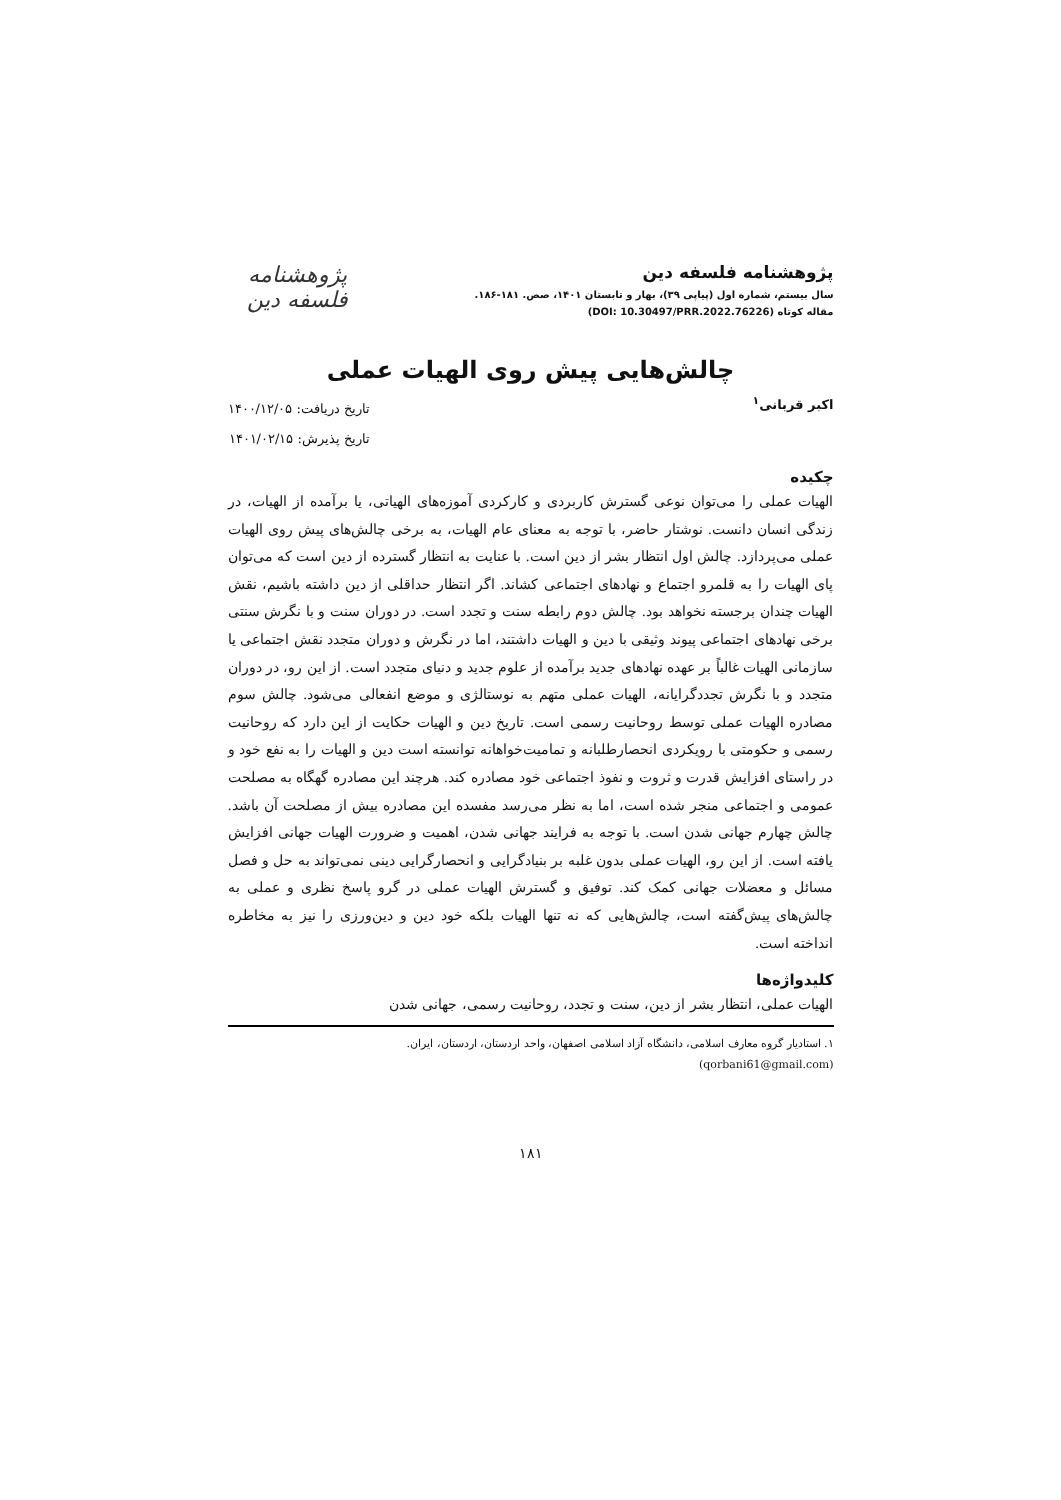پژوهشنامه فلسفه دین
سال بیستم، شماره اول (پیاپی ۳۹)، بهار و تابستان ۱۴۰۱، صص. ۱۸۱-۱۸۶.
مقاله کوتاه (DOI: 10.30497/PRR.2022.76226)
پژوهشنامه فلسفه دین
چالش‌هایی پیش روی الهیات عملی
اکبر قربانی<sup>۱</sup>
تاریخ دریافت: ۱۴۰۰/۱۲/۰۵
تاریخ پذیرش: ۱۴۰۱/۰۲/۱۵
چکیده
الهیات عملی را می‌توان نوعی گسترش کاربردی و کارکردی آموزه‌های الهیاتی، یا برآمده از الهیات، در زندگی انسان دانست. نوشتار حاضر، با توجه به معنای عام الهیات، به برخی چالش‌های پیش روی الهیات عملی می‌پردازد. چالش اول انتظار بشر از دین است. با عنایت به انتظار گسترده از دین است که می‌توان پای الهیات را به قلمرو اجتماع و نهادهای اجتماعی کشاند. اگر انتظار حداقلی از دین داشته باشیم، نقش الهیات چندان برجسته نخواهد بود. چالش دوم رابطه سنت و تجدد است. در دوران سنت و با نگرش سنتی برخی نهادهای اجتماعی پیوند وثیقی با دین و الهیات داشتند، اما در نگرش و دوران متجدد نقش اجتماعی یا سازمانی الهیات غالباً بر عهده نهادهای جدید برآمده از علوم جدید و دنیای متجدد است. از این رو، در دوران متجدد و با نگرش تجددگرایانه، الهیات عملی متهم به نوستالژی و موضع انفعالی می‌شود. چالش سوم مصادره الهیات عملی توسط روحانیت رسمی است. تاریخ دین و الهیات حکایت از این دارد که روحانیت رسمی و حکومتی با رویکردی انحصارطلبانه و تمامیت‌خواهانه توانسته است دین و الهیات را به نفع خود و در راستای افزایش قدرت و ثروت و نفوذ اجتماعی خود مصادره کند. هرچند این مصادره گهگاه به مصلحت عمومی و اجتماعی منجر شده است، اما به نظر می‌رسد مفسده این مصادره بیش از مصلحت آن باشد. چالش چهارم جهانی شدن است. با توجه به فرایند جهانی شدن، اهمیت و ضرورت الهیات جهانی افزایش یافته است. از این رو، الهیات عملی بدون غلبه بر بنیادگرایی و انحصارگرایی دینی نمی‌تواند به حل و فصل مسائل و معضلات جهانی کمک کند. توفیق و گسترش الهیات عملی در گرو پاسخ نظری و عملی به چالش‌های پیش‌گفته است، چالش‌هایی که نه تنها الهیات بلکه خود دین و دین‌ورزی را نیز به مخاطره انداخته است.
کلیدواژه‌ها
الهیات عملی، انتظار بشر از دین، سنت و تجدد، روحانیت رسمی، جهانی شدن
۱. استادیار گروه معارف اسلامی، دانشگاه آزاد اسلامی اصفهان، واحد اردستان، اردستان، ایران.
(qorbani61@gmail.com)
۱۸۱